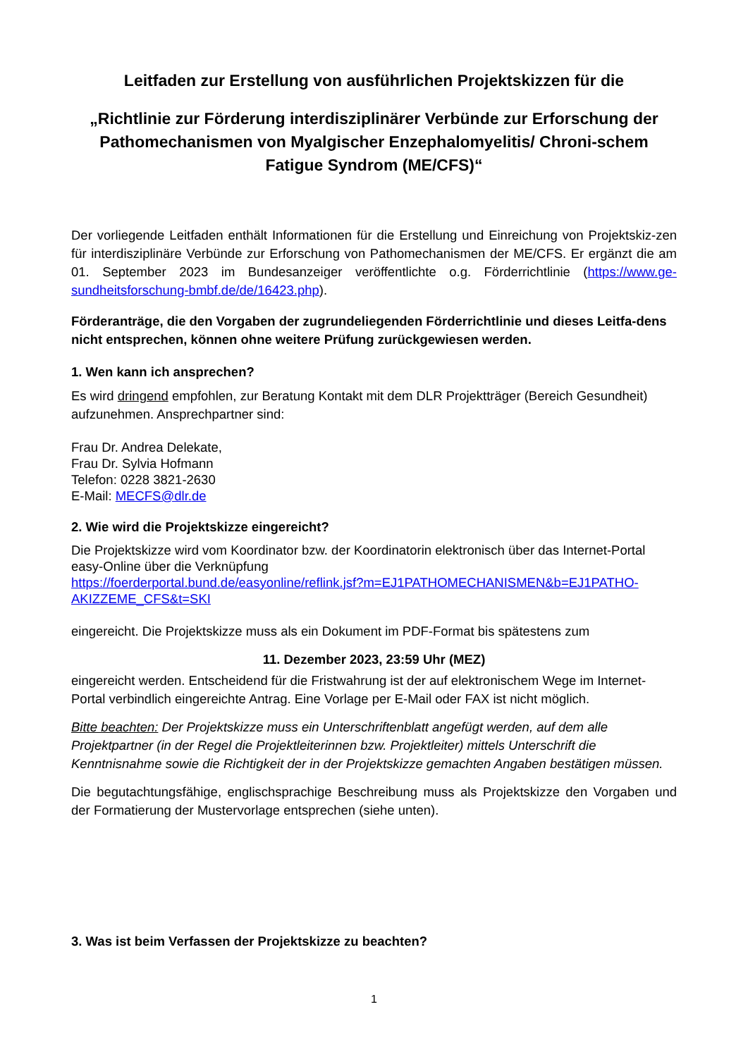Leitfaden zur Erstellung von ausführlichen Projektskizzen für die
„Richtlinie zur Förderung interdisziplinärer Verbünde zur Erforschung der Pathomechanismen von Myalgischer Enzephalomyelitis/ Chroni-schem Fatigue Syndrom (ME/CFS)“
Der vorliegende Leitfaden enthält Informationen für die Erstellung und Einreichung von Projektskiz-zen für interdisziplinäre Verbünde zur Erforschung von Pathomechanismen der ME/CFS. Er ergänzt die am 01. September 2023 im Bundesanzeiger veröffentlichte o.g. Förderrichtlinie (https://www.ge-sundheitsforschung-bmbf.de/de/16423.php).
Förderanträge, die den Vorgaben der zugrundeliegenden Förderrichtlinie und dieses Leitfa-dens nicht entsprechen, können ohne weitere Prüfung zurückgewiesen werden.
1. Wen kann ich ansprechen?
Es wird dringend empfohlen, zur Beratung Kontakt mit dem DLR Projektträger (Bereich Gesundheit) aufzunehmen. Ansprechpartner sind:
Frau Dr. Andrea Delekate,
Frau Dr. Sylvia Hofmann
Telefon: 0228 3821-2630
E-Mail: MECFS@dlr.de
2. Wie wird die Projektskizze eingereicht?
Die Projektskizze wird vom Koordinator bzw. der Koordinatorin elektronisch über das Internet-Portal easy-Online über die Verknüpfung
https://foerderportal.bund.de/easyonline/reflink.jsf?m=EJ1PATHOMECHANISMEN&b=EJ1PATHO-AKIZZEME_CFS&t=SKI
eingereicht. Die Projektskizze muss als ein Dokument im PDF-Format bis spätestens zum
11. Dezember 2023, 23:59 Uhr (MEZ)
eingereicht werden. Entscheidend für die Fristwahrung ist der auf elektronischem Wege im Internet-Portal verbindlich eingereichte Antrag. Eine Vorlage per E-Mail oder FAX ist nicht möglich.
Bitte beachten: Der Projektskizze muss ein Unterschriftenblatt angefügt werden, auf dem alle Projektpartner (in der Regel die Projektleiterinnen bzw. Projektleiter) mittels Unterschrift die Kenntnisnahme sowie die Richtigkeit der in der Projektskizze gemachten Angaben bestätigen müssen.
Die begutachtungsfähige, englischsprachige Beschreibung muss als Projektskizze den Vorgaben und der Formatierung der Mustervorlage entsprechen (siehe unten).
3. Was ist beim Verfassen der Projektskizze zu beachten?
1